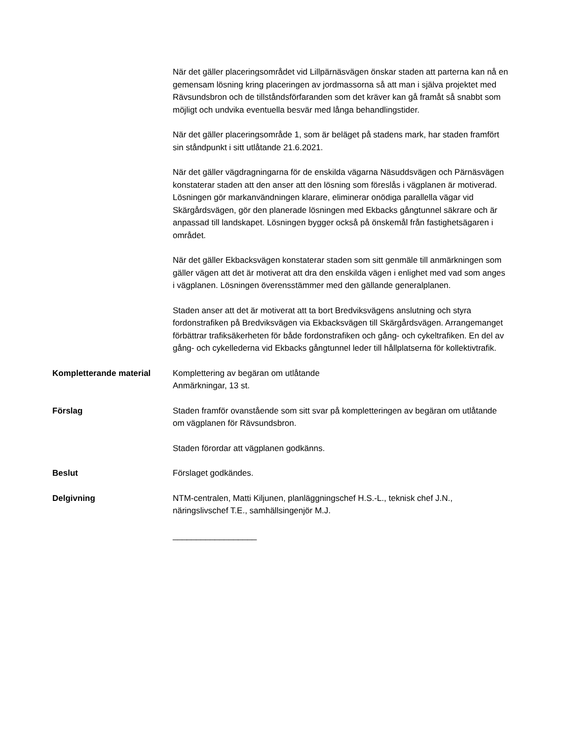När det gäller placeringsområdet vid Lillpärnäsvägen önskar staden att parterna kan nå en gemensam lösning kring placeringen av jordmassorna så att man i själva projektet med Rävsundsbron och de tillståndsförfaranden som det kräver kan gå framåt så snabbt som möjligt och undvika eventuella besvär med långa behandlingstider.
När det gäller placeringsområde 1, som är beläget på stadens mark, har staden framfört sin ståndpunkt i sitt utlåtande 21.6.2021.
När det gäller vägdragningarna för de enskilda vägarna Näsuddsvägen och Pärnäsvägen konstaterar staden att den anser att den lösning som föreslås i vägplanen är motiverad. Lösningen gör markanvändningen klarare, eliminerar onödiga parallella vägar vid Skärgårdsvägen, gör den planerade lösningen med Ekbacks gångtunnel säkrare och är anpassad till landskapet. Lösningen bygger också på önskemål från fastighetsägaren i området.
När det gäller Ekbacksvägen konstaterar staden som sitt genmäle till anmärkningen som gäller vägen att det är motiverat att dra den enskilda vägen i enlighet med vad som anges i vägplanen. Lösningen överensstämmer med den gällande generalplanen.
Staden anser att det är motiverat att ta bort Bredviksvägens anslutning och styra fordonstrafiken på Bredviksvägen via Ekbacksvägen till Skärgårdsvägen. Arrangemanget förbättrar trafiksäkerheten för både fordonstrafiken och gång- och cykeltrafiken. En del av gång- och cykellederna vid Ekbacks gångtunnel leder till hållplatserna för kollektivtrafik.
Kompletterande material Komplettering av begäran om utlåtande
Anmärkningar, 13 st.
Förslag Staden framför ovanstående som sitt svar på kompletteringen av begäran om utlåtande om vägplanen för Rävsundsbron.
Staden förordar att vägplanen godkänns.
Beslut Förslaget godkändes.
Delgivning NTM-centralen, Matti Kiljunen, planläggningschef H.S.-L., teknisk chef J.N., näringslivschef T.E., samhällsingenjör M.J.
__________________